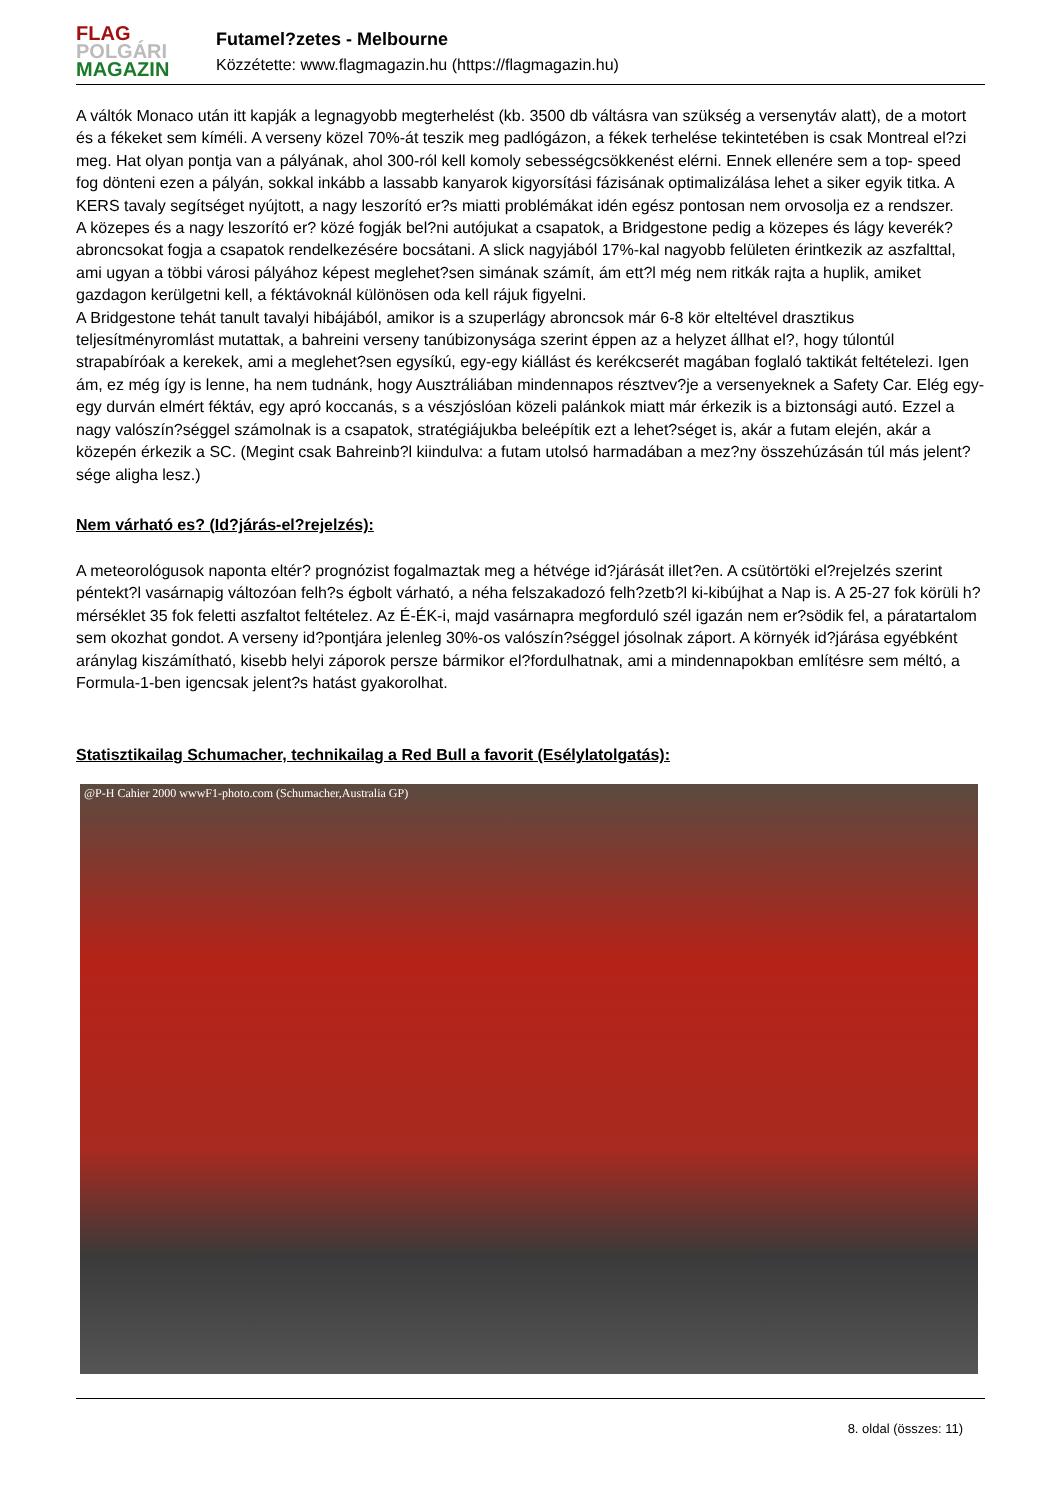FLAG
POLGÁRI
MAGAZIN
Futamel?zetes - Melbourne
Közzétette: www.flagmagazin.hu (https://flagmagazin.hu)
A váltók Monaco után itt kapják a legnagyobb megterhelést (kb. 3500 db váltásra van szükség a versenytáv alatt), de a motort és a fékeket sem kíméli. A verseny közel 70%-át teszik meg padlógázon, a fékek terhelése tekintetében is csak Montreal el?zi meg. Hat olyan pontja van a pályának, ahol 300-ról kell komoly sebességcsökkenést elérni. Ennek ellenére sem a top- speed fog dönteni ezen a pályán, sokkal inkább a lassabb kanyarok kigyorsítási fázisának optimalizálása lehet a siker egyik titka. A KERS tavaly segítséget nyújtott, a nagy leszorító er?s miatti problémákat idén egész pontosan nem orvosolja ez a rendszer.
A közepes és a nagy leszorító er? közé fogják bel?ni autójukat a csapatok, a Bridgestone pedig a közepes és lágy keverék? abroncsokat fogja a csapatok rendelkezésére bocsátani. A slick nagyjából 17%-kal nagyobb felületen érintkezik az aszfalttal, ami ugyan a többi városi pályához képest meglehet?sen simának számít, ám ett?l még nem ritkák rajta a huplik, amiket gazdagon kerülgetni kell, a féktávoknál különösen oda kell rájuk figyelni.
A Bridgestone tehát tanult tavalyi hibájából, amikor is a szuperlágy abroncsok már 6-8 kör elteltével drasztikus teljesítményromlást mutattak, a bahreini verseny tanúbizonysága szerint éppen az a helyzet állhat el?, hogy túlontúl strapabíróak a kerekek, ami a meglehet?sen egysíkú, egy-egy kiállást és kerékcserét magában foglaló taktikát feltételezi. Igen ám, ez még így is lenne, ha nem tudnánk, hogy Ausztráliában mindennapos résztvev?je a versenyeknek a Safety Car. Elég egy-egy durván elmért féktáv, egy apró koccanás, s a vészjóslóan közeli palánkok miatt már érkezik is a biztonsági autó. Ezzel a nagy valószín?séggel számolnak is a csapatok, stratégiájukba beleépítik ezt a lehet?séget is, akár a futam elején, akár a közepén érkezik a SC. (Megint csak Bahreinb?l kiindulva: a futam utolsó harmadában a mez?ny összehúzásán túl más jelent?sége aligha lesz.)
Nem várható es? (Id?járás-el?rejelzés):
A meteorológusok naponta eltér? prognózist fogalmaztak meg a hétvége id?járását illet?en. A csütörtöki el?rejelzés szerint péntekt?l vasárnapig változóan felh?s égbolt várható, a néha felszakadozó felh?zetb?l ki-kibújhat a Nap is. A 25-27 fok körüli h?mérséklet 35 fok feletti aszfaltot feltételez. Az É-ÉK-i, majd vasárnapra megforduló szél igazán nem er?södik fel, a páratartalom sem okozhat gondot. A verseny id?pontjára jelenleg 30%-os valószín?séggel jósolnak záport. A környék id?járása egyébként aránylag kiszámítható, kisebb helyi záporok persze bármikor el?fordulhatnak, ami a mindennapokban említésre sem méltó, a Formula-1-ben igencsak jelent?s hatást gyakorolhat.
Statisztikailag Schumacher, technikailag a Red Bull a favorit (Esélylatolgatás):
@P-H Cahier 2000 wwwF1-photo.com (Schumacher,Australia GP)
8. oldal (összes: 11)